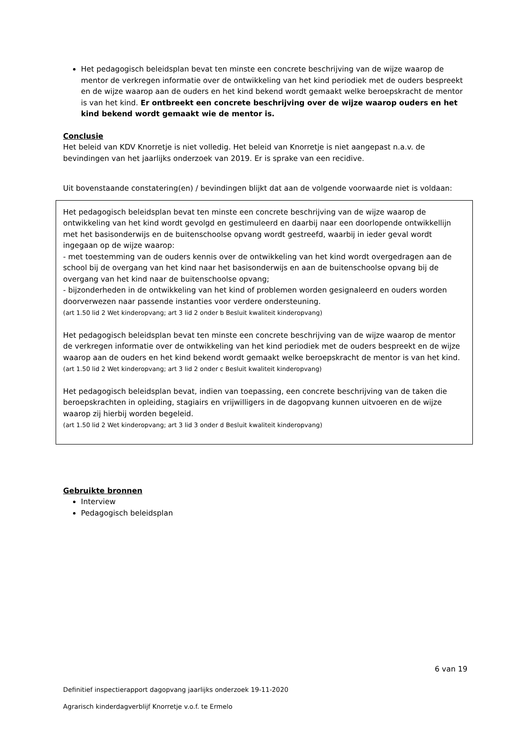Het pedagogisch beleidsplan bevat ten minste een concrete beschrijving van de wijze waarop de mentor de verkregen informatie over de ontwikkeling van het kind periodiek met de ouders bespreekt en de wijze waarop aan de ouders en het kind bekend wordt gemaakt welke beroepskracht de mentor is van het kind. Er ontbreekt een concrete beschrijving over de wijze waarop ouders en het kind bekend wordt gemaakt wie de mentor is.
Conclusie
Het beleid van KDV Knorretje is niet volledig. Het beleid van Knorretje is niet aangepast n.a.v. de bevindingen van het jaarlijks onderzoek van 2019. Er is sprake van een recidive.
Uit bovenstaande constatering(en) / bevindingen blijkt dat aan de volgende voorwaarde niet is voldaan:
Het pedagogisch beleidsplan bevat ten minste een concrete beschrijving van de wijze waarop de ontwikkeling van het kind wordt gevolgd en gestimuleerd en daarbij naar een doorlopende ontwikkellijn met het basisonderwijs en de buitenschoolse opvang wordt gestreefd, waarbij in ieder geval wordt ingegaan op de wijze waarop:
- met toestemming van de ouders kennis over de ontwikkeling van het kind wordt overgedragen aan de school bij de overgang van het kind naar het basisonderwijs en aan de buitenschoolse opvang bij de overgang van het kind naar de buitenschoolse opvang;
- bijzonderheden in de ontwikkeling van het kind of problemen worden gesignaleerd en ouders worden doorverwezen naar passende instanties voor verdere ondersteuning.
(art 1.50 lid 2 Wet kinderopvang; art 3 lid 2 onder b Besluit kwaliteit kinderopvang)
Het pedagogisch beleidsplan bevat ten minste een concrete beschrijving van de wijze waarop de mentor de verkregen informatie over de ontwikkeling van het kind periodiek met de ouders bespreekt en de wijze waarop aan de ouders en het kind bekend wordt gemaakt welke beroepskracht de mentor is van het kind.
(art 1.50 lid 2 Wet kinderopvang; art 3 lid 2 onder c Besluit kwaliteit kinderopvang)
Het pedagogisch beleidsplan bevat, indien van toepassing, een concrete beschrijving van de taken die beroepskrachten in opleiding, stagiairs en vrijwilligers in de dagopvang kunnen uitvoeren en de wijze waarop zij hierbij worden begeleid.
(art 1.50 lid 2 Wet kinderopvang; art 3 lid 3 onder d Besluit kwaliteit kinderopvang)
Gebruikte bronnen
Interview
Pedagogisch beleidsplan
6 van 19
Definitief inspectierapport dagopvang jaarlijks onderzoek 19-11-2020
Agrarisch kinderdagverblijf Knorretje v.o.f. te Ermelo